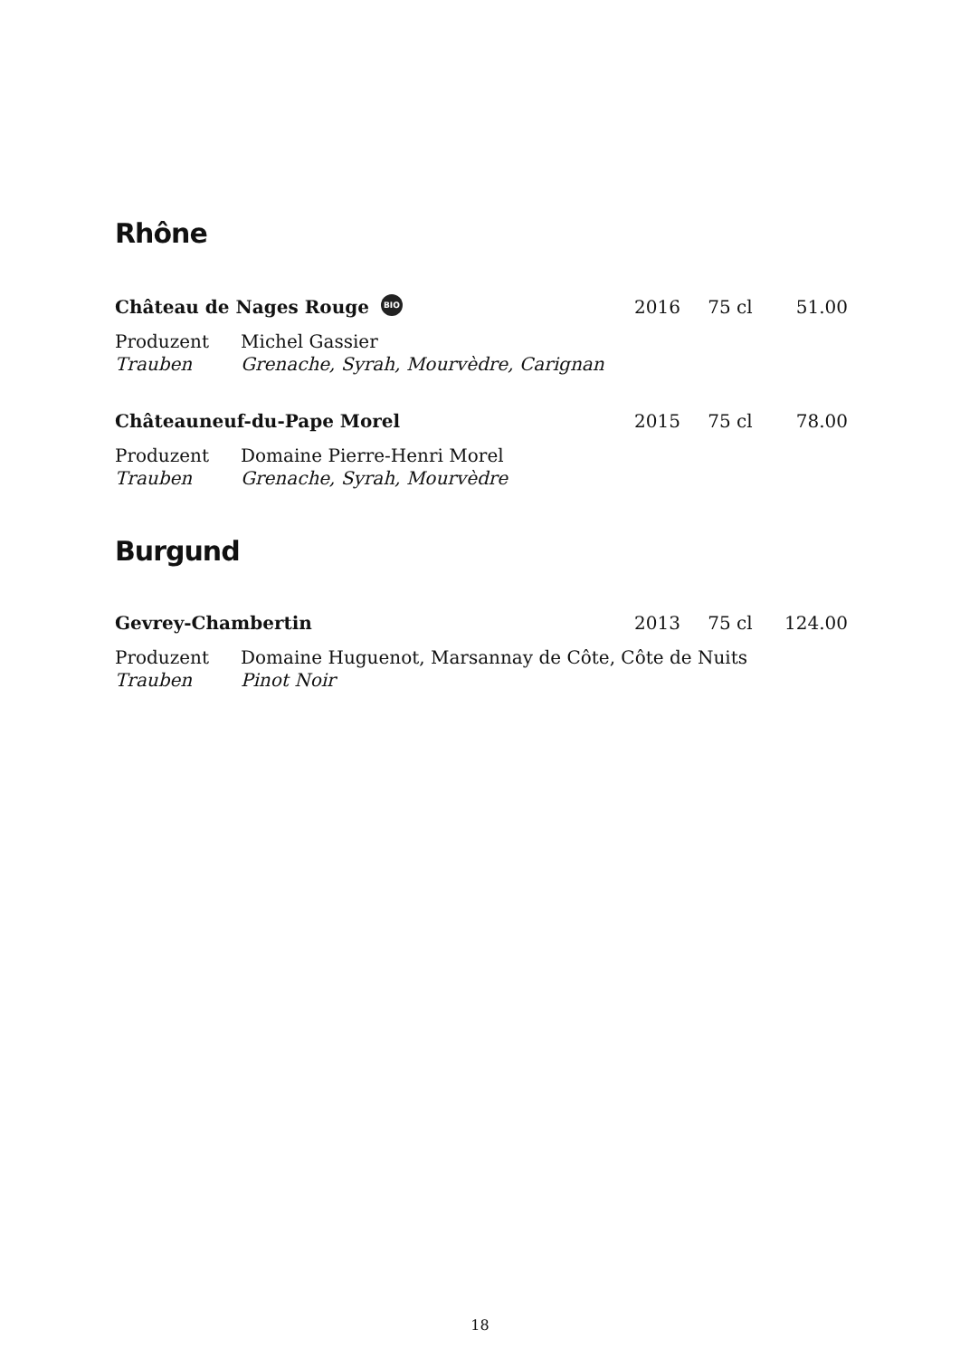Rhône
Château de Nages Rouge BIO
2016
75 cl
51.00
Produzent Michel Gassier
Trauben Grenache, Syrah, Mourvèdre, Carignan
Châteauneuf-du-Pape Morel
2015
75 cl
78.00
Produzent Domaine Pierre-Henri Morel
Trauben Grenache, Syrah, Mourvèdre
Burgund
Gevrey-Chambertin
2013
75 cl
124.00
Produzent Domaine Huguenot, Marsannay de Côte, Côte de Nuits
Trauben Pinot Noir
18